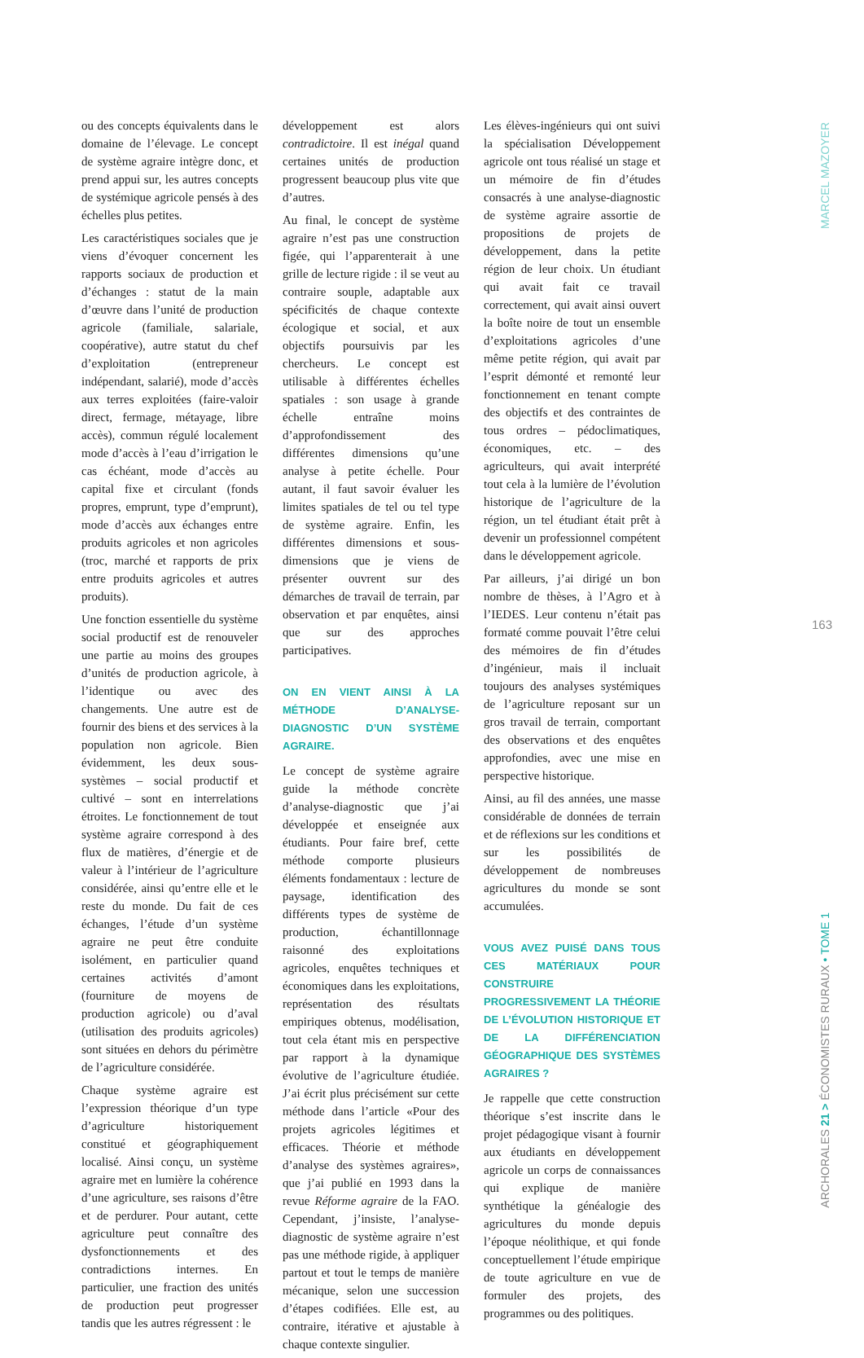ou des concepts équivalents dans le domaine de l’élevage. Le concept de système agraire intègre donc, et prend appui sur, les autres concepts de systémique agricole pensés à des échelles plus petites.
Les caractéristiques sociales que je viens d’évoquer concernent les rapports sociaux de production et d’échanges : statut de la main d’œuvre dans l’unité de production agricole (familiale, salariale, coopérative), autre statut du chef d’exploitation (entrepreneur indépendant, salarié), mode d’accès aux terres exploitées (faire-valoir direct, fermage, métayage, libre accès), commun régulé localement mode d’accès à l’eau d’irrigation le cas échéant, mode d’accès au capital fixe et circulant (fonds propres, emprunt, type d’emprunt), mode d’accès aux échanges entre produits agricoles et non agricoles (troc, marché et rapports de prix entre produits agricoles et autres produits).
Une fonction essentielle du système social productif est de renouveler une partie au moins des groupes d’unités de production agricole, à l’identique ou avec des changements. Une autre est de fournir des biens et des services à la population non agricole. Bien évidemment, les deux sous-systèmes – social productif et cultivé – sont en interrelations étroites. Le fonctionnement de tout système agraire correspond à des flux de matières, d’énergie et de valeur à l’intérieur de l’agriculture considérée, ainsi qu’entre elle et le reste du monde. Du fait de ces échanges, l’étude d’un système agraire ne peut être conduite isolément, en particulier quand certaines activités d’amont (fourniture de moyens de production agricole) ou d’aval (utilisation des produits agricoles) sont situées en dehors du périmètre de l’agriculture considérée.
Chaque système agraire est l’expression théorique d’un type d’agriculture historiquement constitué et géographiquement localisé. Ainsi conçu, un système agraire met en lumière la cohérence d’une agriculture, ses raisons d’être et de perdurer. Pour autant, cette agriculture peut connaître des dysfonctionnements et des contradictions internes. En particulier, une fraction des unités de production peut progresser tandis que les autres régressent : le
développement est alors contradictoire. Il est inégal quand certaines unités de production progressent beaucoup plus vite que d’autres.
Au final, le concept de système agraire n’est pas une construction figée, qui l’apparenterait à une grille de lecture rigide : il se veut au contraire souple, adaptable aux spécificités de chaque contexte écologique et social, et aux objectifs poursuivis par les chercheurs. Le concept est utilisable à différentes échelles spatiales : son usage à grande échelle entraîne moins d’approfondissement des différentes dimensions qu’une analyse à petite échelle. Pour autant, il faut savoir évaluer les limites spatiales de tel ou tel type de système agraire. Enfin, les différentes dimensions et sous-dimensions que je viens de présenter ouvrent sur des démarches de travail de terrain, par observation et par enquêtes, ainsi que sur des approches participatives.
ON EN VIENT AINSI À LA MÉTHODE D’ANALYSE-DIAGNOSTIC D’UN SYSTÈME AGRAIRE.
Le concept de système agraire guide la méthode concrète d’analyse-diagnostic que j’ai développée et enseignée aux étudiants. Pour faire bref, cette méthode comporte plusieurs éléments fondamentaux : lecture de paysage, identification des différents types de système de production, échantillonnage raisonné des exploitations agricoles, enquêtes techniques et économiques dans les exploitations, représentation des résultats empiriques obtenus, modélisation, tout cela étant mis en perspective par rapport à la dynamique évolutive de l’agriculture étudiée. J’ai écrit plus précisément sur cette méthode dans l’article «Pour des projets agricoles légitimes et efficaces. Théorie et méthode d’analyse des systèmes agraires», que j’ai publié en 1993 dans la revue Réforme agraire de la FAO. Cependant, j’insiste, l’analyse-diagnostic de système agraire n’est pas une méthode rigide, à appliquer partout et tout le temps de manière mécanique, selon une succession d’étapes codifiées. Elle est, au contraire, itérative et ajustable à chaque contexte singulier.
Les élèves-ingénieurs qui ont suivi la spécialisation Développement agricole ont tous réalisé un stage et un mémoire de fin d’études consacrés à une analyse-diagnostic de système agraire assortie de propositions de projets de développement, dans la petite région de leur choix. Un étudiant qui avait fait ce travail correctement, qui avait ainsi ouvert la boîte noire de tout un ensemble d’exploitations agricoles d’une même petite région, qui avait par l’esprit démonté et remonté leur fonctionnement en tenant compte des objectifs et des contraintes de tous ordres – pédoclimatiques, économiques, etc. – des agriculteurs, qui avait interprété tout cela à la lumière de l’évolution historique de l’agriculture de la région, un tel étudiant était prêt à devenir un professionnel compétent dans le développement agricole.
Par ailleurs, j’ai dirigé un bon nombre de thèses, à l’Agro et à l’IEDES. Leur contenu n’était pas formaté comme pouvait l’être celui des mémoires de fin d’études d’ingénieur, mais il incluait toujours des analyses systémiques de l’agriculture reposant sur un gros travail de terrain, comportant des observations et des enquêtes approfondies, avec une mise en perspective historique.
Ainsi, au fil des années, une masse considérable de données de terrain et de réflexions sur les conditions et sur les possibilités de développement de nombreuses agricultures du monde se sont accumulées.
VOUS AVEZ PUISÉ DANS TOUS CES MATÉRIAUX POUR CONSTRUIRE PROGRESSIVEMENT LA THÉORIE DE L’ÉVOLUTION HISTORIQUE ET DE LA DIFFÉRENCIATION GÉOGRAPHIQUE DES SYSTÈMES AGRAIRES ?
Je rappelle que cette construction théorique s’est inscrite dans le projet pédagogique visant à fournir aux étudiants en développement agricole un corps de connaissances qui explique de manière synthétique la généalogie des agricultures du monde depuis l’époque néolithique, et qui fonde conceptuellement l’étude empirique de toute agriculture en vue de formuler des projets, des programmes ou des politiques.
MARCEL MAZOYER
163
ARCHORALES 21 > ÉCONOMISTES RURAUX • TOME 1